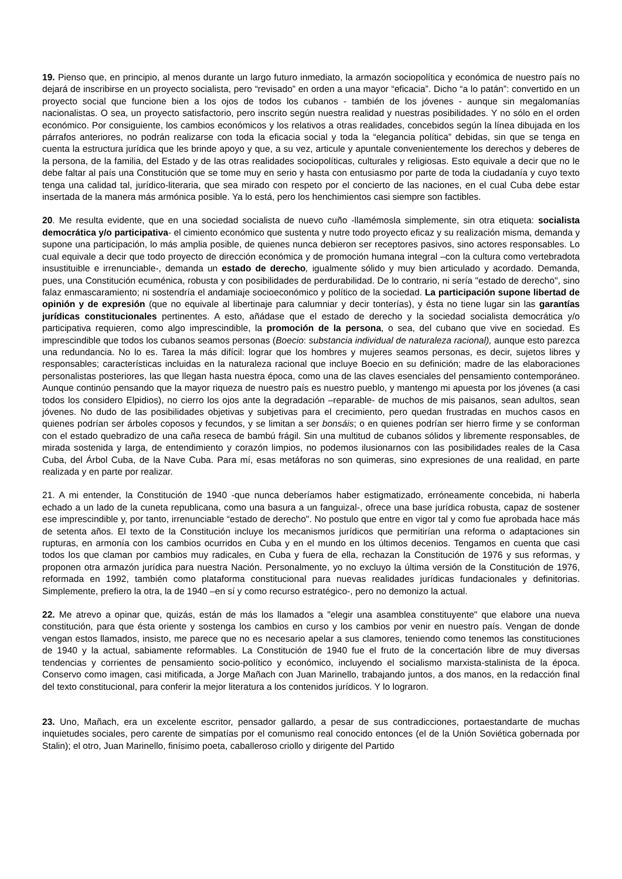19. Pienso que, en principio, al menos durante un largo futuro inmediato, la armazón sociopolítica y económica de nuestro país no dejará de inscribirse en un proyecto socialista, pero “revisado” en orden a una mayor “eficacia”. Dicho “a lo patán”: convertido en un proyecto social que funcione bien a los ojos de todos los cubanos - también de los jóvenes - aunque sin megalomanías nacionalistas. O sea, un proyecto satisfactorio, pero inscrito según nuestra realidad y nuestras posibilidades. Y no sólo en el orden económico. Por consiguiente, los cambios económicos y los relativos a otras realidades, concebidos según la línea dibujada en los párrafos anteriores, no podrán realizarse con toda la eficacia social y toda la “elegancia política” debidas, sin que se tenga en cuenta la estructura jurídica que les brinde apoyo y que, a su vez, articule y apuntale convenientemente los derechos y deberes de la persona, de la familia, del Estado y de las otras realidades sociopolíticas, culturales y religiosas. Esto equivale a decir que no le debe faltar al país una Constitución que se tome muy en serio y hasta con entusiasmo por parte de toda la ciudadanía y cuyo texto tenga una calidad tal, jurídico-literaria, que sea mirado con respeto por el concierto de las naciones, en el cual Cuba debe estar insertada de la manera más armónica posible. Ya lo está, pero los henchimientos casi siempre son factibles.
20. Me resulta evidente, que en una sociedad socialista de nuevo cuño -llamémosla simplemente, sin otra etiqueta: socialista democrática y/o participativa- el cimiento económico que sustenta y nutre todo proyecto eficaz y su realización misma, demanda y supone una participación, lo más amplia posible, de quienes nunca debieron ser receptores pasivos, sino actores responsables. Lo cual equivale a decir que todo proyecto de dirección económica y de promoción humana integral –con la cultura como vertebradota insustituible e irrenunciable-, demanda un estado de derecho, igualmente sólido y muy bien articulado y acordado. Demanda, pues, una Constitución ecuménica, robusta y con posibilidades de perdurabilidad. De lo contrario, ni sería "estado de derecho", sino falaz enmascaramiento; ni sostendría el andamiaje socioeconómico y político de la sociedad. La participación supone libertad de opinión y de expresión (que no equivale al libertinaje para calumniar y decir tonterías), y ésta no tiene lugar sin las garantías jurídicas constitucionales pertinentes. A esto, añádase que el estado de derecho y la sociedad socialista democrática y/o participativa requieren, como algo imprescindible, la promoción de la persona, o sea, del cubano que vive en sociedad. Es imprescindible que todos los cubanos seamos personas (Boecio: substancia individual de naturaleza racional), aunque esto parezca una redundancia. No lo es. Tarea la más difícil: lograr que los hombres y mujeres seamos personas, es decir, sujetos libres y responsables; características incluidas en la naturaleza racional que incluye Boecio en su definición; madre de las elaboraciones personalistas posteriores, las que llegan hasta nuestra época, como una de las claves esenciales del pensamiento contemporáneo. Aunque continúo pensando que la mayor riqueza de nuestro país es nuestro pueblo, y mantengo mi apuesta por los jóvenes (a casi todos los considero Elpidios), no cierro los ojos ante la degradación –reparable- de muchos de mis paisanos, sean adultos, sean jóvenes. No dudo de las posibilidades objetivas y subjetivas para el crecimiento, pero quedan frustradas en muchos casos en quienes podrían ser árboles coposos y fecundos, y se limitan a ser bonsáis; o en quienes podrían ser hierro firme y se conforman con el estado quebradizo de una caña reseca de bambú frágil. Sin una multitud de cubanos sólidos y libremente responsables, de mirada sostenida y larga, de entendimiento y corazón limpios, no podemos ilusionarnos con las posibilidades reales de la Casa Cuba, del Árbol Cuba, de la Nave Cuba. Para mí, esas metáforas no son quimeras, sino expresiones de una realidad, en parte realizada y en parte por realizar.
21. A mi entender, la Constitución de 1940 -que nunca deberíamos haber estigmatizado, erróneamente concebida, ni haberla echado a un lado de la cuneta republicana, como una basura a un fanguizal-, ofrece una base jurídica robusta, capaz de sostener ese imprescindible y, por tanto, irrenunciable “estado de derecho". No postulo que entre en vigor tal y como fue aprobada hace más de setenta años. El texto de la Constitución incluye los mecanismos jurídicos que permitirían una reforma o adaptaciones sin rupturas, en armonía con los cambios ocurridos en Cuba y en el mundo en los últimos decenios. Tengamos en cuenta que casi todos los que claman por cambios muy radicales, en Cuba y fuera de ella, rechazan la Constitución de 1976 y sus reformas, y proponen otra armazón jurídica para nuestra Nación. Personalmente, yo no excluyo la última versión de la Constitución de 1976, reformada en 1992, también como plataforma constitucional para nuevas realidades jurídicas fundacionales y definitorias. Simplemente, prefiero la otra, la de 1940 –en sí y como recurso estratégico-, pero no demonizo la actual.
22. Me atrevo a opinar que, quizás, están de más los llamados a "elegir una asamblea constituyente" que elabore una nueva constitución, para que ésta oriente y sostenga los cambios en curso y los cambios por venir en nuestro país. Vengan de donde vengan estos llamados, insisto, me parece que no es necesario apelar a sus clamores, teniendo como tenemos las constituciones de 1940 y la actual, sabiamente reformables. La Constitución de 1940 fue el fruto de la concertación libre de muy diversas tendencias y corrientes de pensamiento socio-político y económico, incluyendo el socialismo marxista-stalinista de la época. Conservo como imagen, casi mitificada, a Jorge Mañach con Juan Marinello, trabajando juntos, a dos manos, en la redacción final del texto constitucional, para conferir la mejor literatura a los contenidos jurídicos. Y lo lograron.
23. Uno, Mañach, era un excelente escritor, pensador gallardo, a pesar de sus contradicciones, portaestandarte de muchas inquietudes sociales, pero carente de simpatías por el comunismo real conocido entonces (el de la Unión Soviética gobernada por Stalin); el otro, Juan Marinello, finísimo poeta, caballeroso criollo y dirigente del Partido